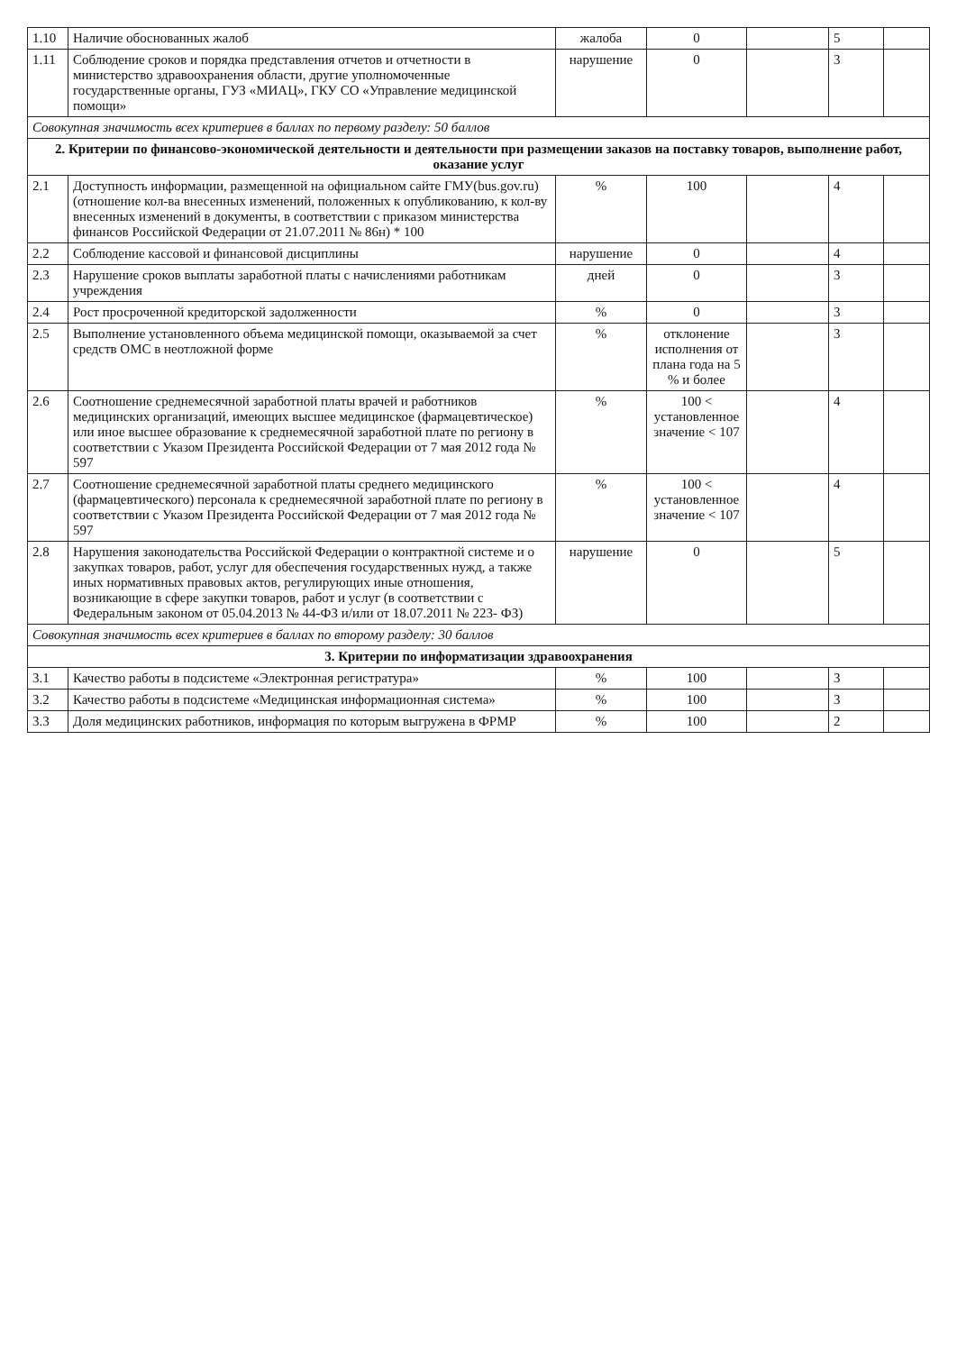| 1.10 | Наличие обоснованных жалоб | жалоба | 0 | | 5 | |
| 1.11 | Соблюдение сроков и порядка представления отчетов и отчетности в министерство здравоохранения области, другие уполномоченные государственные органы, ГУЗ «МИАЦ», ГКУ СО «Управление медицинской помощи» | нарушение | 0 | | 3 | |
| Совокупная значимость всех критериев в баллах по первому разделу: 50 баллов | | | | | | |
| 2. Критерии по финансово-экономической деятельности и деятельности при размещении заказов на поставку товаров, выполнение работ, оказание услуг | | | | | | |
| 2.1 | Доступность информации, размещенной на официальном сайте ГМУ(bus.gov.ru) (отношение кол-ва внесенных изменений, положенных к опубликованию, к кол-ву внесенных изменений в документы, в соответствии с приказом министерства финансов Российской Федерации от 21.07.2011 № 86н) * 100 | % | 100 | | 4 | |
| 2.2 | Соблюдение кассовой и финансовой дисциплины | нарушение | 0 | | 4 | |
| 2.3 | Нарушение сроков выплаты заработной платы с начислениями работникам учреждения | дней | 0 | | 3 | |
| 2.4 | Рост просроченной кредиторской задолженности | % | 0 | | 3 | |
| 2.5 | Выполнение установленного объема медицинской помощи, оказываемой за счет средств ОМС в неотложной форме | % | отклонение исполнения от плана года на 5 % и более | | 3 | |
| 2.6 | Соотношение среднемесячной заработной платы врачей и работников медицинских организаций, имеющих высшее медицинское (фармацевтическое) или иное высшее образование к среднемесячной заработной плате по региону в соответствии с Указом Президента Российской Федерации от 7 мая 2012 года № 597 | % | 100 < установленное значение < 107 | | 4 | |
| 2.7 | Соотношение среднемесячной заработной платы среднего медицинского (фармацевтического) персонала к среднемесячной заработной плате по региону в соответствии с Указом Президента Российской Федерации от 7 мая 2012 года № 597 | % | 100 < установленное значение < 107 | | 4 | |
| 2.8 | Нарушения законодательства Российской Федерации о контрактной системе и о закупках товаров, работ, услуг для обеспечения государственных нужд, а также иных нормативных правовых актов, регулирующих иные отношения, возникающие в сфере закупки товаров, работ и услуг (в соответствии с Федеральным законом от 05.04.2013 № 44-ФЗ и/или от 18.07.2011 № 223- ФЗ) | нарушение | 0 | | 5 | |
| Совокупная значимость всех критериев в баллах по второму разделу: 30 баллов | | | | | | |
| 3. Критерии по информатизации здравоохранения | | | | | | |
| 3.1 | Качество работы в подсистеме «Электронная регистратура» | % | 100 | | 3 | |
| 3.2 | Качество работы в подсистеме «Медицинская информационная система» | % | 100 | | 3 | |
| 3.3 | Доля медицинских работников, информация по которым выгружена в ФРМР | % | 100 | | 2 | |